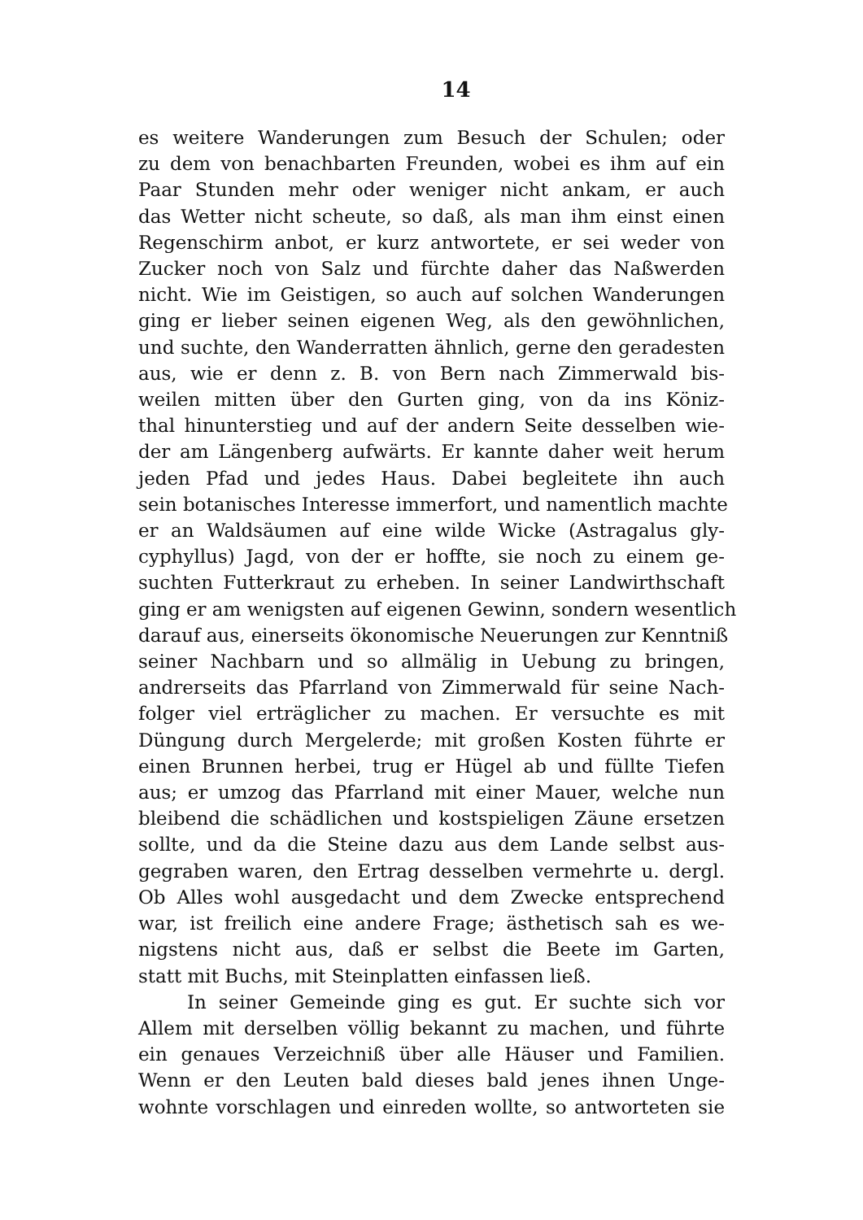14
es weitere Wanderungen zum Besuch der Schulen; oder
zu dem von benachbarten Freunden, wobei es ihm auf ein
Paar Stunden mehr oder weniger nicht ankam, er auch
das Wetter nicht scheute, so daß, als man ihm einst einen
Regenschirm anbot, er kurz antwortete, er sei weder von
Zucker noch von Salz und fürchte daher das Naßwerden
nicht. Wie im Geistigen, so auch auf solchen Wanderungen
ging er lieber seinen eigenen Weg, als den gewöhnlichen,
und suchte, den Wanderratten ähnlich, gerne den geradesten
aus, wie er denn z. B. von Bern nach Zimmerwald bis-
weilen mitten über den Gurten ging, von da ins Köniz-
thal hinunterstieg und auf der andern Seite desselben wie-
der am Längenberg aufwärts. Er kannte daher weit herum
jeden Pfad und jedes Haus. Dabei begleitete ihn auch
sein botanisches Interesse immerfort, und namentlich machte
er an Waldsäumen auf eine wilde Wicke (Astragalus gly-
cyphyllus) Jagd, von der er hoffte, sie noch zu einem ge-
suchten Futterkraut zu erheben. In seiner Landwirthschaft
ging er am wenigsten auf eigenen Gewinn, sondern wesentlich
darauf aus, einerseits ökonomische Neuerungen zur Kenntniß
seiner Nachbarn und so allmälig in Uebung zu bringen,
andrerseits das Pfarrland von Zimmerwald für seine Nach-
folger viel erträglicher zu machen. Er versuchte es mit
Düngung durch Mergelerde; mit großen Kosten führte er
einen Brunnen herbei, trug er Hügel ab und füllte Tiefen
aus; er umzog das Pfarrland mit einer Mauer, welche nun
bleibend die schädlichen und kostspieligen Zäune ersetzen
sollte, und da die Steine dazu aus dem Lande selbst aus-
gegraben waren, den Ertrag desselben vermehrte u. dergl.
Ob Alles wohl ausgedacht und dem Zwecke entsprechend
war, ist freilich eine andere Frage; ästhetisch sah es we-
nigstens nicht aus, daß er selbst die Beete im Garten,
statt mit Buchs, mit Steinplatten einfassen ließ.
In seiner Gemeinde ging es gut. Er suchte sich vor
Allem mit derselben völlig bekannt zu machen, und führte
ein genaues Verzeichniß über alle Häuser und Familien.
Wenn er den Leuten bald dieses bald jenes ihnen Unge-
wohnte vorschlagen und einreden wollte, so antworteten sie